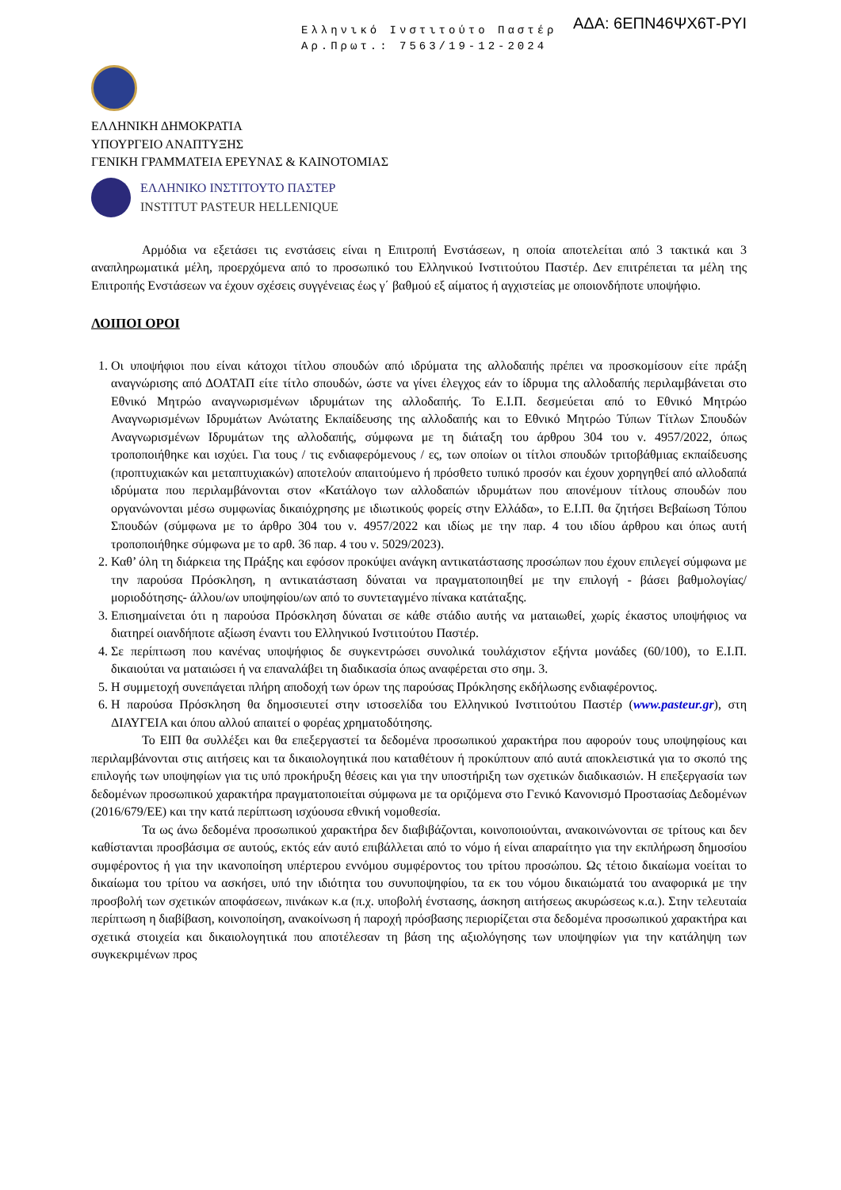Ελληνικό Ινστιτούτο Παστέρ
Αρ.Πρωτ.: 7563/19-12-2024
ΑΔΑ: 6ΕΠΝ46ΨΧ6Τ-ΡΥΙ
ΕΛΛΗΝΙΚΗ ΔΗΜΟΚΡΑΤΙΑ
ΥΠΟΥΡΓΕΙΟ ΑΝΑΠΤΥΞΗΣ
ΓΕΝΙΚΗ ΓΡΑΜΜΑΤΕΙΑ ΕΡΕΥΝΑΣ & ΚΑΙΝΟΤΟΜΙΑΣ
ΕΛΛΗΝΙΚΟ ΙΝΣΤΙΤΟΥΤΟ ΠΑΣΤΕΡ
INSTITUT PASTEUR HELLENIQUE
Αρμόδια να εξετάσει τις ενστάσεις είναι η Επιτροπή Ενστάσεων, η οποία αποτελείται από 3 τακτικά και 3 αναπληρωματικά μέλη, προερχόμενα από το προσωπικό του Ελληνικού Ινστιτούτου Παστέρ. Δεν επιτρέπεται τα μέλη της Επιτροπής Ενστάσεων να έχουν σχέσεις συγγένειας έως γ΄ βαθμού εξ αίματος ή αγχιστείας με οποιονδήποτε υποψήφιο.
ΛΟΙΠΟΙ ΟΡΟΙ
1. Οι υποψήφιοι που είναι κάτοχοι τίτλου σπουδών από ιδρύματα της αλλοδαπής πρέπει να προσκομίσουν είτε πράξη αναγνώρισης από ΔΟΑΤΑΠ είτε τίτλο σπουδών, ώστε να γίνει έλεγχος εάν το ίδρυμα της αλλοδαπής περιλαμβάνεται στο Εθνικό Μητρώο αναγνωρισμένων ιδρυμάτων της αλλοδαπής. Το Ε.Ι.Π. δεσμεύεται από το Εθνικό Μητρώο Αναγνωρισμένων Ιδρυμάτων Ανώτατης Εκπαίδευσης της αλλοδαπής και το Εθνικό Μητρώο Τύπων Τίτλων Σπουδών Αναγνωρισμένων Ιδρυμάτων της αλλοδαπής, σύμφωνα με τη διάταξη του άρθρου 304 του ν. 4957/2022, όπως τροποποιήθηκε και ισχύει. Για τους / τις ενδιαφερόμενους / ες, των οποίων οι τίτλοι σπουδών τριτοβάθμιας εκπαίδευσης (προπτυχιακών και μεταπτυχιακών) αποτελούν απαιτούμενο ή πρόσθετο τυπικό προσόν και έχουν χορηγηθεί από αλλοδαπά ιδρύματα που περιλαμβάνονται στον «Κατάλογο των αλλοδαπών ιδρυμάτων που απονέμουν τίτλους σπουδών που οργανώνονται μέσω συμφωνίας δικαιόχρησης με ιδιωτικούς φορείς στην Ελλάδα», το Ε.Ι.Π. θα ζητήσει Βεβαίωση Τόπου Σπουδών (σύμφωνα με το άρθρο 304 του ν. 4957/2022 και ιδίως με την παρ. 4 του ιδίου άρθρου και όπως αυτή τροποποιήθηκε σύμφωνα με το αρθ. 36 παρ. 4 του ν. 5029/2023).
2. Καθ’ όλη τη διάρκεια της Πράξης και εφόσον προκύψει ανάγκη αντικατάστασης προσώπων που έχουν επιλεγεί σύμφωνα με την παρούσα Πρόσκληση, η αντικατάσταση δύναται να πραγματοποιηθεί με την επιλογή - βάσει βαθμολογίας/μοριοδότησης- άλλου/ων υποψηφίου/ων από το συντεταγμένο πίνακα κατάταξης.
3. Επισημαίνεται ότι η παρούσα Πρόσκληση δύναται σε κάθε στάδιο αυτής να ματαιωθεί, χωρίς έκαστος υποψήφιος να διατηρεί οιανδήποτε αξίωση έναντι του Ελληνικού Ινστιτούτου Παστέρ.
4. Σε περίπτωση που κανένας υποψήφιος δε συγκεντρώσει συνολικά τουλάχιστον εξήντα μονάδες (60/100), το Ε.Ι.Π. δικαιούται να ματαιώσει ή να επαναλάβει τη διαδικασία όπως αναφέρεται στο σημ. 3.
5. Η συμμετοχή συνεπάγεται πλήρη αποδοχή των όρων της παρούσας Πρόκλησης εκδήλωσης ενδιαφέροντος.
6. Η παρούσα Πρόσκληση θα δημοσιευτεί στην ιστοσελίδα του Ελληνικού Ινστιτούτου Παστέρ (www.pasteur.gr), στη ΔΙΑΥΓΕΙΑ και όπου αλλού απαιτεί ο φορέας χρηματοδότησης.
Το ΕΙΠ θα συλλέξει και θα επεξεργαστεί τα δεδομένα προσωπικού χαρακτήρα που αφορούν τους υποψηφίους και περιλαμβάνονται στις αιτήσεις και τα δικαιολογητικά που καταθέτουν ή προκύπτουν από αυτά αποκλειστικά για το σκοπό της επιλογής των υποψηφίων για τις υπό προκήρυξη θέσεις και για την υποστήριξη των σχετικών διαδικασιών. Η επεξεργασία των δεδομένων προσωπικού χαρακτήρα πραγματοποιείται σύμφωνα με τα οριζόμενα στο Γενικό Κανονισμό Προστασίας Δεδομένων (2016/679/ΕΕ) και την κατά περίπτωση ισχύουσα εθνική νομοθεσία.
Τα ως άνω δεδομένα προσωπικού χαρακτήρα δεν διαβιβάζονται, κοινοποιούνται, ανακοινώνονται σε τρίτους και δεν καθίστανται προσβάσιμα σε αυτούς, εκτός εάν αυτό επιβάλλεται από το νόμο ή είναι απαραίτητο για την εκπλήρωση δημοσίου συμφέροντος ή για την ικανοποίηση υπέρτερου εννόμου συμφέροντος του τρίτου προσώπου. Ως τέτοιο δικαίωμα νοείται το δικαίωμα του τρίτου να ασκήσει, υπό την ιδιότητα του συνυποψηφίου, τα εκ του νόμου δικαιώματά του αναφορικά με την προσβολή των σχετικών αποφάσεων, πινάκων κ.α (π.χ. υποβολή ένστασης, άσκηση αιτήσεως ακυρώσεως κ.α.). Στην τελευταία περίπτωση η διαβίβαση, κοινοποίηση, ανακοίνωση ή παροχή πρόσβασης περιορίζεται στα δεδομένα προσωπικού χαρακτήρα και σχετικά στοιχεία και δικαιολογητικά που αποτέλεσαν τη βάση της αξιολόγησης των υποψηφίων για την κατάληψη των συγκεκριμένων προς